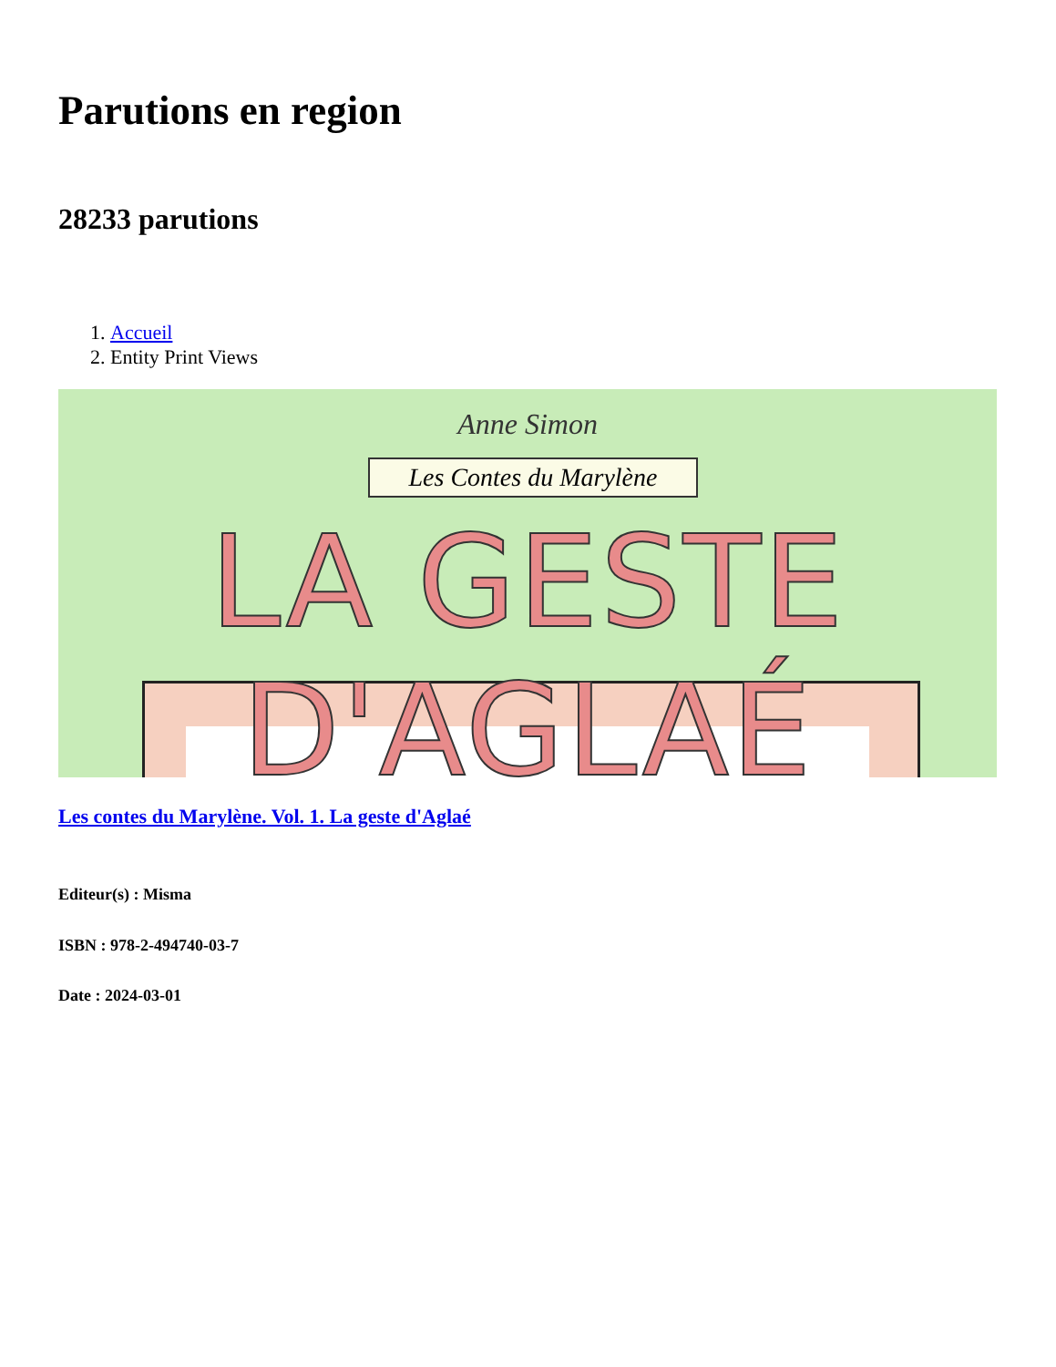Parutions en region
28233 parutions
1. Accueil
2. Entity Print Views
Anne Simon
Les Contes du Marylène
LA GESTE D'AGLAÉ
Les contes du Marylène. Vol. 1. La geste d'Aglaé
Editeur(s) : Misma
ISBN : 978-2-494740-03-7
Date : 2024-03-01